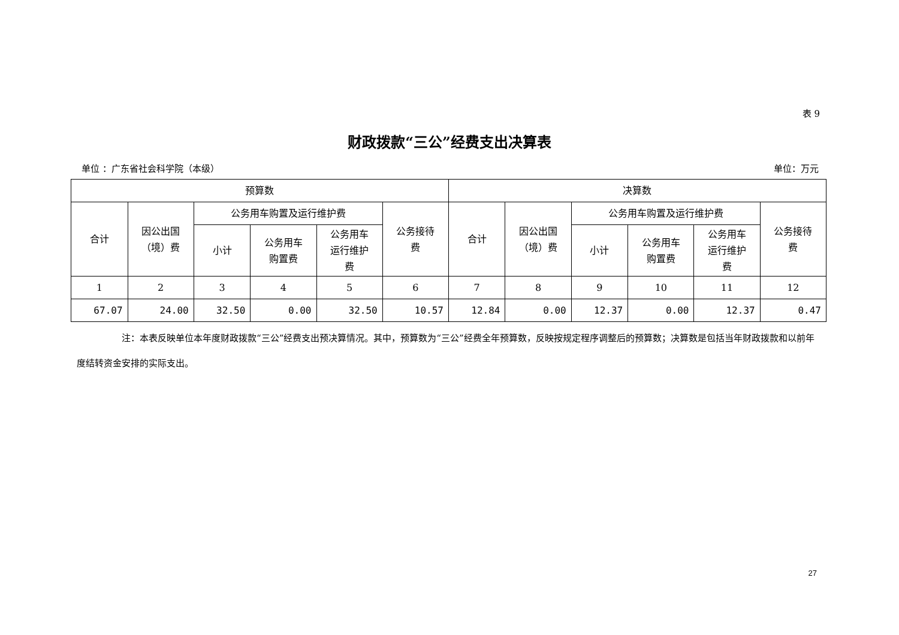表 9
财政拨款“三公”经费支出决算表
单位 ：广东省社会科学院（本级） 单位：万元
| 预算数 | | | | | | 决算数 | | | | | |
| --- | --- | --- | --- | --- | --- | --- | --- | --- | --- | --- | --- |
| 合计 | 因公出国 （境）费 | 公务用车购置及运行维护费 | | | 公务接待 费 | 合计 | 因公出国 （境）费 | 公务用车购置及运行维护费 | | | 公务接待 费 |
| | | 小计 | 公务用车 购置费 | 公务用车 运行维护 费 | | | | 小计 | 公务用车 购置费 | 公务用车 运行维护 费 | |
| 1 | 2 | 3 | 4 | 5 | 6 | 7 | 8 | 9 | 10 | 11 | 12 |
| 67.07 | 24.00 | 32.50 | 0.00 | 32.50 | 10.57 | 12.84 | 0.00 | 12.37 | 0.00 | 12.37 | 0.47 |
注：本表反映单位本年度财政拨款“三公”经费支出预决算情况。其中，预算数为“三公”经费全年预算数，反映按规定程序调整后的预算数；决算数是包括当年财政拨款和以前年度结转资金安排的实际支出。
27